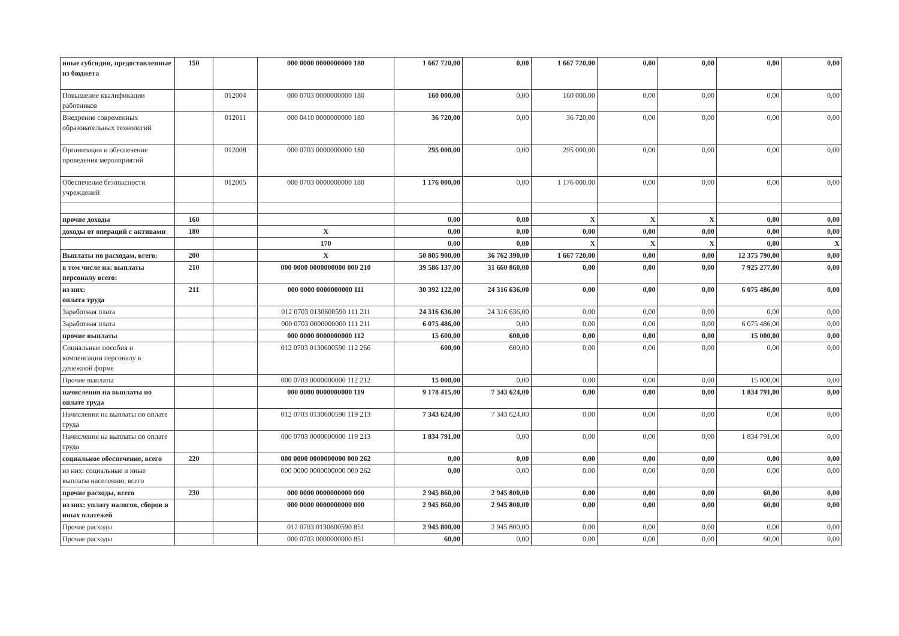| иные субсидии, предоставленные из бюджета | 150 | | 000 0000 0000000000 180 | 1 667 720,00 | 0,00 | 1 667 720,00 | 0,00 | 0,00 | 0,00 | 0,00 |
| Повышение квалификации работников | | 012004 | 000 0703 0000000000 180 | 160 000,00 | 0,00 | 160 000,00 | 0,00 | 0,00 | 0,00 | 0,00 |
| Внедрение современных образовательных технологий | | 012011 | 000 0410 0000000000 180 | 36 720,00 | 0,00 | 36 720,00 | 0,00 | 0,00 | 0,00 | 0,00 |
| Организация и обеспечение проведения меролприятий | | 012008 | 000 0703 0000000000 180 | 295 000,00 | 0,00 | 295 000,00 | 0,00 | 0,00 | 0,00 | 0,00 |
| Обеспечение безопасности учреждений | | 012005 | 000 0703 0000000000 180 | 1 176 000,00 | 0,00 | 1 176 000,00 | 0,00 | 0,00 | 0,00 | 0,00 |
| прочие доходы | 160 | | | 0,00 | 0,00 | X | X | X | 0,00 | 0,00 |
| доходы от операций с активами | 180 | | X | 0,00 | 0,00 | 0,00 | 0,00 | 0,00 | 0,00 | 0,00 |
| | | | 170 | 0,00 | 0,00 | X | X | X | 0,00 | X |
| Выплаты по расходам, всего: | 200 | | X | 50 805 900,00 | 36 762 390,00 | 1 667 720,00 | 0,00 | 0,00 | 12 375 790,00 | 0,00 |
| в том числе на: выплаты персоналу всего: | 210 | | 000 0000 0000000000 000 210 | 39 586 137,00 | 31 660 860,00 | 0,00 | 0,00 | 0,00 | 7 925 277,00 | 0,00 |
| из них: оплата труда | 211 | | 000 0000 0000000000 111 | 30 392 122,00 | 24 316 636,00 | 0,00 | 0,00 | 0,00 | 6 075 486,00 | 0,00 |
| Заработная плата | | | 012 0703 0130600590 111 211 | 24 316 636,00 | 24 316 636,00 | 0,00 | 0,00 | 0,00 | 0,00 | 0,00 |
| Заработная плата | | | 000 0703 0000000000 111 211 | 6 075 486,00 | 0,00 | 0,00 | 0,00 | 0,00 | 6 075 486,00 | 0,00 |
| прочие выплаты | | | 000 0000 0000000000 112 | 15 600,00 | 600,00 | 0,00 | 0,00 | 0,00 | 15 000,00 | 0,00 |
| Социальные пособия и компенсации персоналу в денежной форме | | | 012 0703 0130600590 112 266 | 600,00 | 600,00 | 0,00 | 0,00 | 0,00 | 0,00 | 0,00 |
| Прочие выплаты | | | 000 0703 0000000000 112 212 | 15 000,00 | 0,00 | 0,00 | 0,00 | 0,00 | 15 000,00 | 0,00 |
| начисления на выплаты по оплате труда | | | 000 0000 0000000000 119 | 9 178 415,00 | 7 343 624,00 | 0,00 | 0,00 | 0,00 | 1 834 791,00 | 0,00 |
| Начисления на выплаты по оплате труда | | | 012 0703 0130600590 119 213 | 7 343 624,00 | 7 343 624,00 | 0,00 | 0,00 | 0,00 | 0,00 | 0,00 |
| Начисления на выплаты по оплате труда | | | 000 0703 0000000000 119 213 | 1 834 791,00 | 0,00 | 0,00 | 0,00 | 0,00 | 1 834 791,00 | 0,00 |
| социальное обеспечение, всего | 220 | | 000 0000 0000000000 000 262 | 0,00 | 0,00 | 0,00 | 0,00 | 0,00 | 0,00 | 0,00 |
| из них: социальные и иные выплаты населению, всего | | | 000 0000 0000000000 000 262 | 0,00 | 0,00 | 0,00 | 0,00 | 0,00 | 0,00 | 0,00 |
| прочие расходы, всего | 230 | | 000 0000 0000000000 000 | 2 945 860,00 | 2 945 800,00 | 0,00 | 0,00 | 0,00 | 60,00 | 0,00 |
| из них: уплату налогов, сборов и иных платежей | | | 000 0000 0000000000 000 | 2 945 860,00 | 2 945 800,00 | 0,00 | 0,00 | 0,00 | 60,00 | 0,00 |
| Прочие расходы | | | 012 0703 0130600590 851 | 2 945 800,00 | 2 945 800,00 | 0,00 | 0,00 | 0,00 | 0,00 | 0,00 |
| Прочие расходы | | | 000 0703 0000000000 851 | 60,00 | 0,00 | 0,00 | 0,00 | 0,00 | 60,00 | 0,00 |